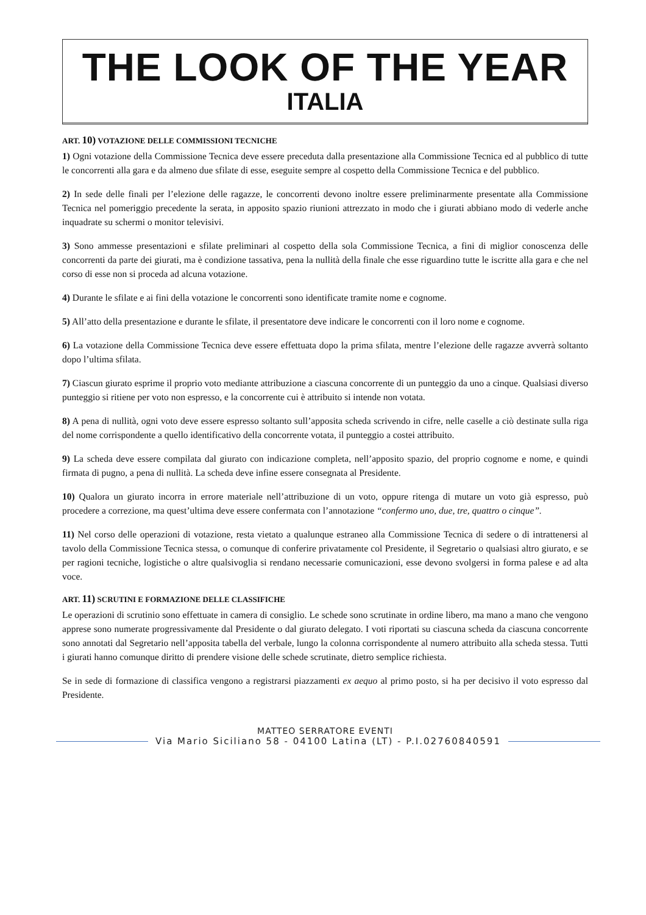THE LOOK OF THE YEAR
ITALIA
ART. 10) VOTAZIONE DELLE COMMISSIONI TECNICHE
1) Ogni votazione della Commissione Tecnica deve essere preceduta dalla presentazione alla Commissione Tecnica ed al pubblico di tutte le concorrenti alla gara e da almeno due sfilate di esse, eseguite sempre al cospetto della Commissione Tecnica e del pubblico.
2) In sede delle finali per l’elezione delle ragazze, le concorrenti devono inoltre essere preliminarmente presentate alla Commissione Tecnica nel pomeriggio precedente la serata, in apposito spazio riunioni attrezzato in modo che i giurati abbiano modo di vederle anche inquadrate su schermi o monitor televisivi.
3) Sono ammesse presentazioni e sfilate preliminari al cospetto della sola Commissione Tecnica, a fini di miglior conoscenza delle concorrenti da parte dei giurati, ma è condizione tassativa, pena la nullità della finale che esse riguardino tutte le iscritte alla gara e che nel corso di esse non si proceda ad alcuna votazione.
4) Durante le sfilate e ai fini della votazione le concorrenti sono identificate tramite nome e cognome.
5) All’atto della presentazione e durante le sfilate, il presentatore deve indicare le concorrenti con il loro nome e cognome.
6) La votazione della Commissione Tecnica deve essere effettuata dopo la prima sfilata, mentre l’elezione delle ragazze avverrà soltanto dopo l’ultima sfilata.
7) Ciascun giurato esprime il proprio voto mediante attribuzione a ciascuna concorrente di un punteggio da uno a cinque. Qualsiasi diverso punteggio si ritiene per voto non espresso, e la concorrente cui è attribuito si intende non votata.
8) A pena di nullità, ogni voto deve essere espresso soltanto sull’apposita scheda scrivendo in cifre, nelle caselle a ciò destinate sulla riga del nome corrispondente a quello identificativo della concorrente votata, il punteggio a costei attribuito.
9) La scheda deve essere compilata dal giurato con indicazione completa, nell’apposito spazio, del proprio cognome e nome, e quindi firmata di pugno, a pena di nullità. La scheda deve infine essere consegnata al Presidente.
10) Qualora un giurato incorra in errore materiale nell’attribuzione di un voto, oppure ritenga di mutare un voto già espresso, può procedere a correzione, ma quest’ultima deve essere confermata con l’annotazione “confermo uno, due, tre, quattro o cinque”.
11) Nel corso delle operazioni di votazione, resta vietato a qualunque estraneo alla Commissione Tecnica di sedere o di intrattenersi al tavolo della Commissione Tecnica stessa, o comunque di conferire privatamente col Presidente, il Segretario o qualsiasi altro giurato, e se per ragioni tecniche, logistiche o altre qualsivoglia si rendano necessarie comunicazioni, esse devono svolgersi in forma palese e ad alta voce.
ART. 11) SCRUTINI E FORMAZIONE DELLE CLASSIFICHE
Le operazioni di scrutinio sono effettuate in camera di consiglio. Le schede sono scrutinate in ordine libero, ma mano a mano che vengono apprese sono numerate progressivamente dal Presidente o dal giurato delegato. I voti riportati su ciascuna scheda da ciascuna concorrente sono annotati dal Segretario nell’apposita tabella del verbale, lungo la colonna corrispondente al numero attribuito alla scheda stessa. Tutti i giurati hanno comunque diritto di prendere visione delle schede scrutinate, dietro semplice richiesta.
Se in sede di formazione di classifica vengono a registrarsi piazzamenti ex aequo al primo posto, si ha per decisivo il voto espresso dal Presidente.
MATTEO SERRATORE EVENTI
Via Mario Siciliano 58 - 04100 Latina (LT) - P.I.02760840591